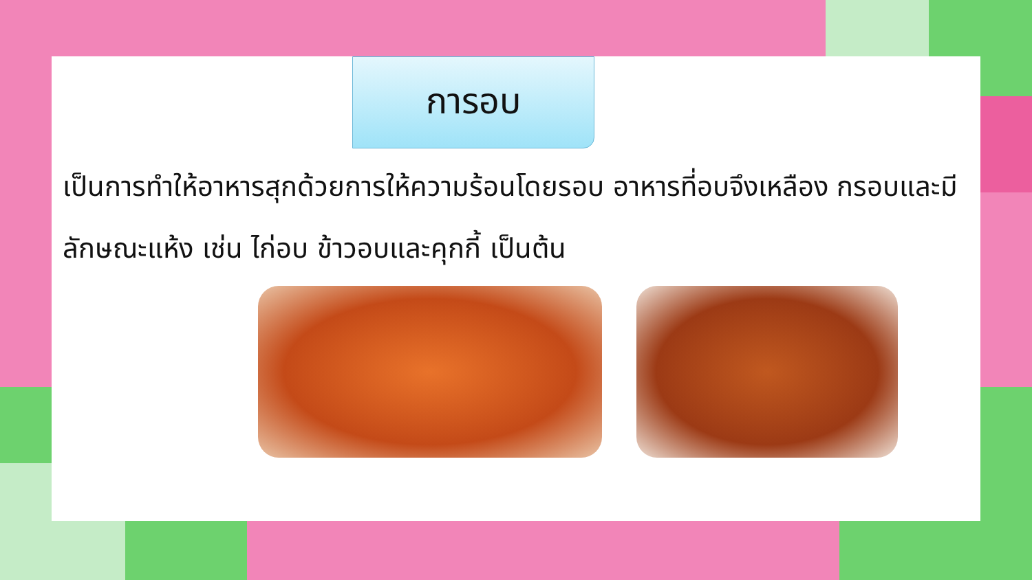การอบ
เป็นการทำให้อาหารสุกด้วยการให้ความร้อนโดยรอบ อาหารที่อบจึงเหลือง กรอบและมีลักษณะแห้ง เช่น ไก่อบ ข้าวอบและคุกกี้ เป็นต้น